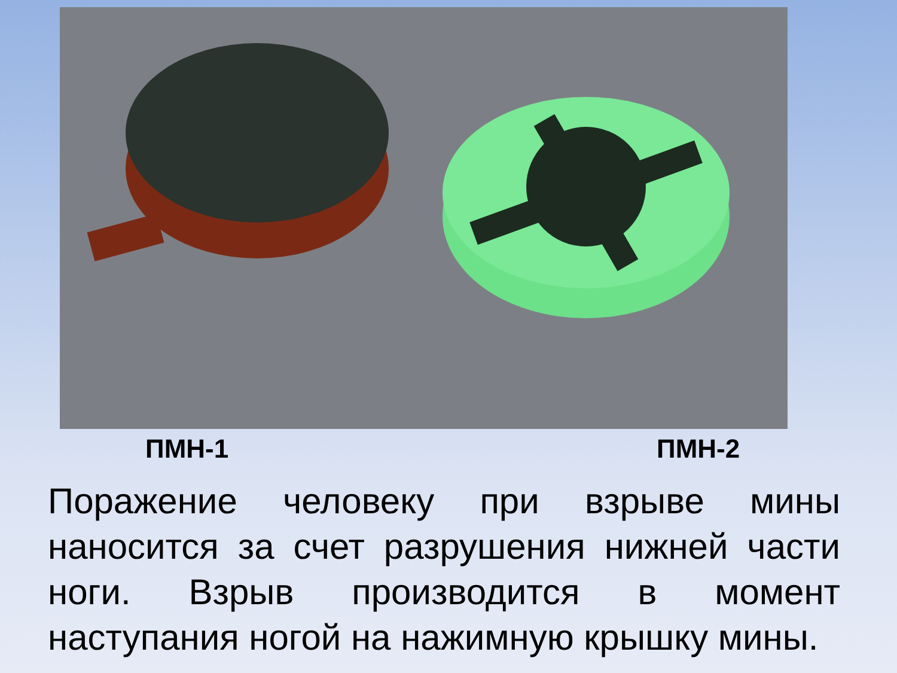ПМН-1 ПМН-2
Поражение человеку при взрыве мины наносится за счет разрушения нижней части ноги. Взрыв производится в момент наступания ногой на нажимную крышку мины.